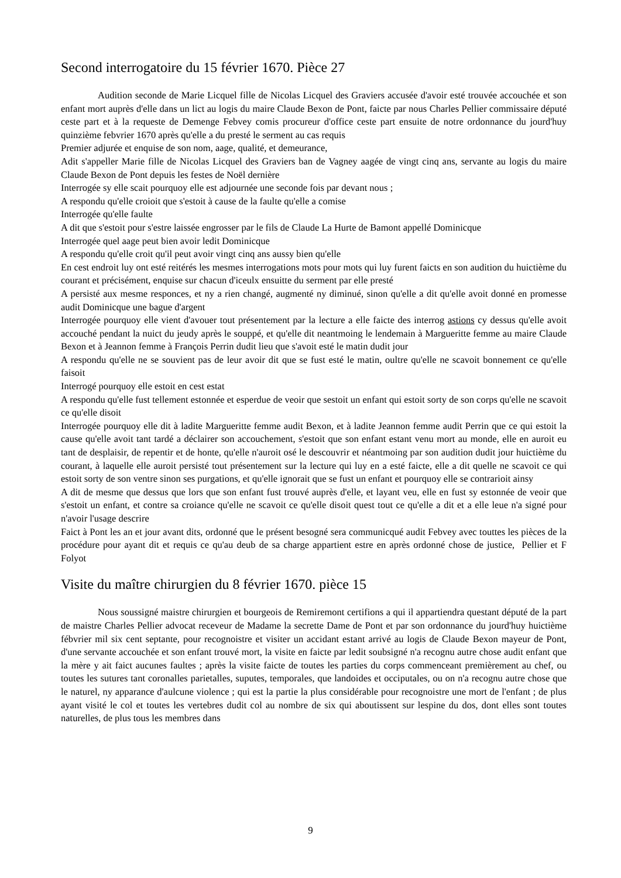Second interrogatoire du 15 février 1670. Pièce 27
Audition seconde de Marie Licquel fille de Nicolas Licquel des Graviers accusée d'avoir esté trouvée accouchée et son enfant mort auprès d'elle dans un lict au logis du maire Claude Bexon de Pont, faicte par nous Charles Pellier commissaire député ceste part et à la requeste de Demenge Febvey comis procureur d'office ceste part ensuite de notre ordonnance du jourd'huy quinzième febvrier 1670 après qu'elle a du presté le serment au cas requis
Premier adjurée et enquise de son nom, aage, qualité, et demeurance,
Adit s'appeller Marie fille de Nicolas Licquel des Graviers ban de Vagney aagée de vingt cinq ans, servante au logis du maire Claude Bexon de Pont depuis les festes de Noël dernière
Interrogée sy elle scait pourquoy elle est adjournée une seconde fois par devant nous ;
A respondu qu'elle croioit que s'estoit à cause de la faulte qu'elle a comise
Interrogée qu'elle faulte
A dit que s'estoit pour s'estre laissée engrosser par le fils de Claude La Hurte de Bamont appellé Dominicque
Interrogée quel aage peut bien avoir ledit Dominicque
A respondu qu'elle croit qu'il peut avoir vingt cinq ans aussy bien qu'elle
En cest endroit luy ont esté reitérés les mesmes interrogations mots pour mots qui luy furent faicts en son audition du huictième du courant et précisément, enquise sur chacun d'iceulx ensuitte du serment par elle presté
A persisté aux mesme responces, et ny a rien changé, augmenté ny diminué, sinon qu'elle a dit qu'elle avoit donné en promesse audit Dominicque une bague d'argent
Interrogée pourquoy elle vient d'avouer tout présentement par la lecture a elle faicte des interrog astions cy dessus qu'elle avoit accouché pendant la nuict du jeudy après le souppé, et qu'elle dit neantmoing le lendemain à Margueritte femme au maire Claude Bexon et à Jeannon femme à François Perrin dudit lieu que s'avoit esté le matin dudit jour
A respondu qu'elle ne se souvient pas de leur avoir dit que se fust esté le matin, oultre qu'elle ne scavoit bonnement ce qu'elle faisoit
Interrogé pourquoy elle estoit en cest estat
A respondu qu'elle fust tellement estonnée et esperdue de veoir que sestoit un enfant qui estoit sorty de son corps qu'elle ne scavoit ce qu'elle disoit
Interrogée pourquoy elle dit à ladite Margueritte femme audit Bexon, et à ladite Jeannon femme audit Perrin que ce qui estoit la cause qu'elle avoit tant tardé a déclairer son accouchement, s'estoit que son enfant estant venu mort au monde, elle en auroit eu tant de desplaisir, de repentir et de honte, qu'elle n'auroit osé le descouvrir et néantmoing par son audition dudit jour huictième du courant, à laquelle elle auroit persisté tout présentement sur la lecture qui luy en a esté faicte, elle a dit quelle ne scavoit ce qui estoit sorty de son ventre sinon ses purgations, et qu'elle ignorait que se fust un enfant et pourquoy elle se contrarioit ainsy
A dit de mesme que dessus que lors que son enfant fust trouvé auprès d'elle, et layant veu, elle en fust sy estonnée de veoir que s'estoit un enfant, et contre sa croiance qu'elle ne scavoit ce qu'elle disoit quest tout ce qu'elle a dit et a elle leue n'a signé pour n'avoir l'usage descrire
Faict à Pont les an et jour avant dits, ordonné que le présent besogné sera communicqué audit Febvey avec touttes les pièces de la procédure pour ayant dit et requis ce qu'au deub de sa charge appartient estre en après ordonné chose de justice, Pellier et F Folyot
Visite du maître chirurgien du 8 février 1670. pièce 15
Nous soussigné maistre chirurgien et bourgeois de Remiremont certifions a qui il appartiendra questant député de la part de maistre Charles Pellier advocat receveur de Madame la secrette Dame de Pont et par son ordonnance du jourd'huy huictième fébvrier mil six cent septante, pour recognoistre et visiter un accidant estant arrivé au logis de Claude Bexon mayeur de Pont, d'une servante accouchée et son enfant trouvé mort, la visite en faicte par ledit soubsigné n'a recognu autre chose audit enfant que la mère y ait faict aucunes faultes ; après la visite faicte de toutes les parties du corps commenceant premièrement au chef, ou toutes les sutures tant coronalles parietalles, suputes, temporales, que landoides et occiputales, ou on n'a recognu autre chose que le naturel, ny apparance d'aulcune violence ; qui est la partie la plus considérable pour recognoistre une mort de l'enfant ; de plus ayant visité le col et toutes les vertebres dudit col au nombre de six qui aboutissent sur lespine du dos, dont elles sont toutes naturelles, de plus tous les membres dans
9